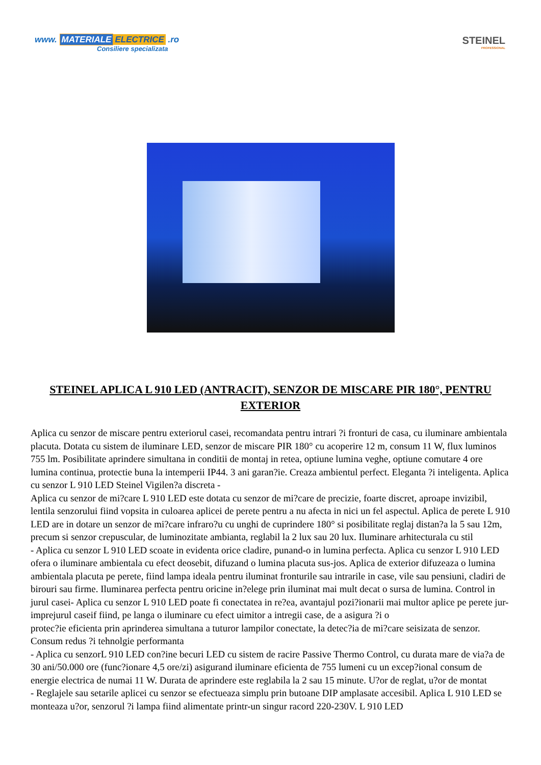www. MATERIALE ELECTRICE .ro
Consiliere specializata
STEINEL
PROFESSIONAL
STEINEL APLICA L 910 LED (ANTRACIT), SENZOR DE MISCARE PIR 180°, PENTRU EXTERIOR
Aplica cu senzor de miscare pentru exteriorul casei, recomandata pentru intrari ?i fronturi de casa, cu iluminare ambientala placuta. Dotata cu sistem de iluminare LED, senzor de miscare PIR 180° cu acoperire 12 m, consum 11 W, flux luminos 755 lm. Posibilitate aprindere simultana in conditii de montaj in retea, optiune lumina veghe, optiune comutare 4 ore lumina continua, protectie buna la intemperii IP44. 3 ani garan?ie. Creaza ambientul perfect. Eleganta ?i inteligenta. Aplica
cu senzor L 910 LED Steinel Vigilen?a discreta -
Aplica cu senzor de mi?care L 910 LED este dotata cu senzor de mi?care de precizie, foarte discret, aproape invizibil, lentila senzorului fiind vopsita in culoarea aplicei de perete pentru a nu afecta in nici un fel aspectul. Aplica de perete L 910 LED are in dotare un senzor de mi?care infraro?u cu unghi de cuprindere 180° si posibilitate reglaj distan?a la 5 sau 12m, precum si senzor crepuscular, de luminozitate ambianta, reglabil la 2 lux sau 20 lux. Iluminare arhitecturala cu stil
- Aplica cu senzor L 910 LED scoate in evidenta orice cladire, punand-o in lumina perfecta. Aplica cu senzor L 910 LED ofera o iluminare ambientala cu efect deosebit, difuzand o lumina placuta sus-jos. Aplica de exterior difuzeaza o lumina ambientala placuta pe perete, fiind lampa ideala pentru iluminat fronturile sau intrarile in case, vile sau pensiuni, cladiri de birouri sau firme. Iluminarea perfecta pentru oricine in?elege prin iluminat mai mult decat o sursa de lumina. Control in jurul casei- Aplica cu senzor L 910 LED poate fi conectatea in re?ea, avantajul pozi?ionarii mai multor aplice pe perete jur-imprejurul caseif fiind, pe langa o iluminare cu efect uimitor a intregii case, de a asigura ?i o
protec?ie eficienta prin aprinderea simultana a tuturor lampilor conectate, la detec?ia de mi?care seisizata de senzor. Consum redus ?i tehnolgie performanta
- Aplica cu senzorL 910 LED con?ine becuri LED cu sistem de racire Passive Thermo Control, cu durata mare de via?a de 30 ani/50.000 ore (func?ionare 4,5 ore/zi) asigurand iluminare eficienta de 755 lumeni cu un excep?ional consum de energie electrica de numai 11 W. Durata de aprindere este reglabila la 2 sau 15 minute. U?or de reglat, u?or de montat
- Reglajele sau setarile aplicei cu senzor se efectueaza simplu prin butoane DIP amplasate accesibil. Aplica L 910 LED se monteaza u?or, senzorul ?i lampa fiind alimentate printr-un singur racord 220-230V. L 910 LED